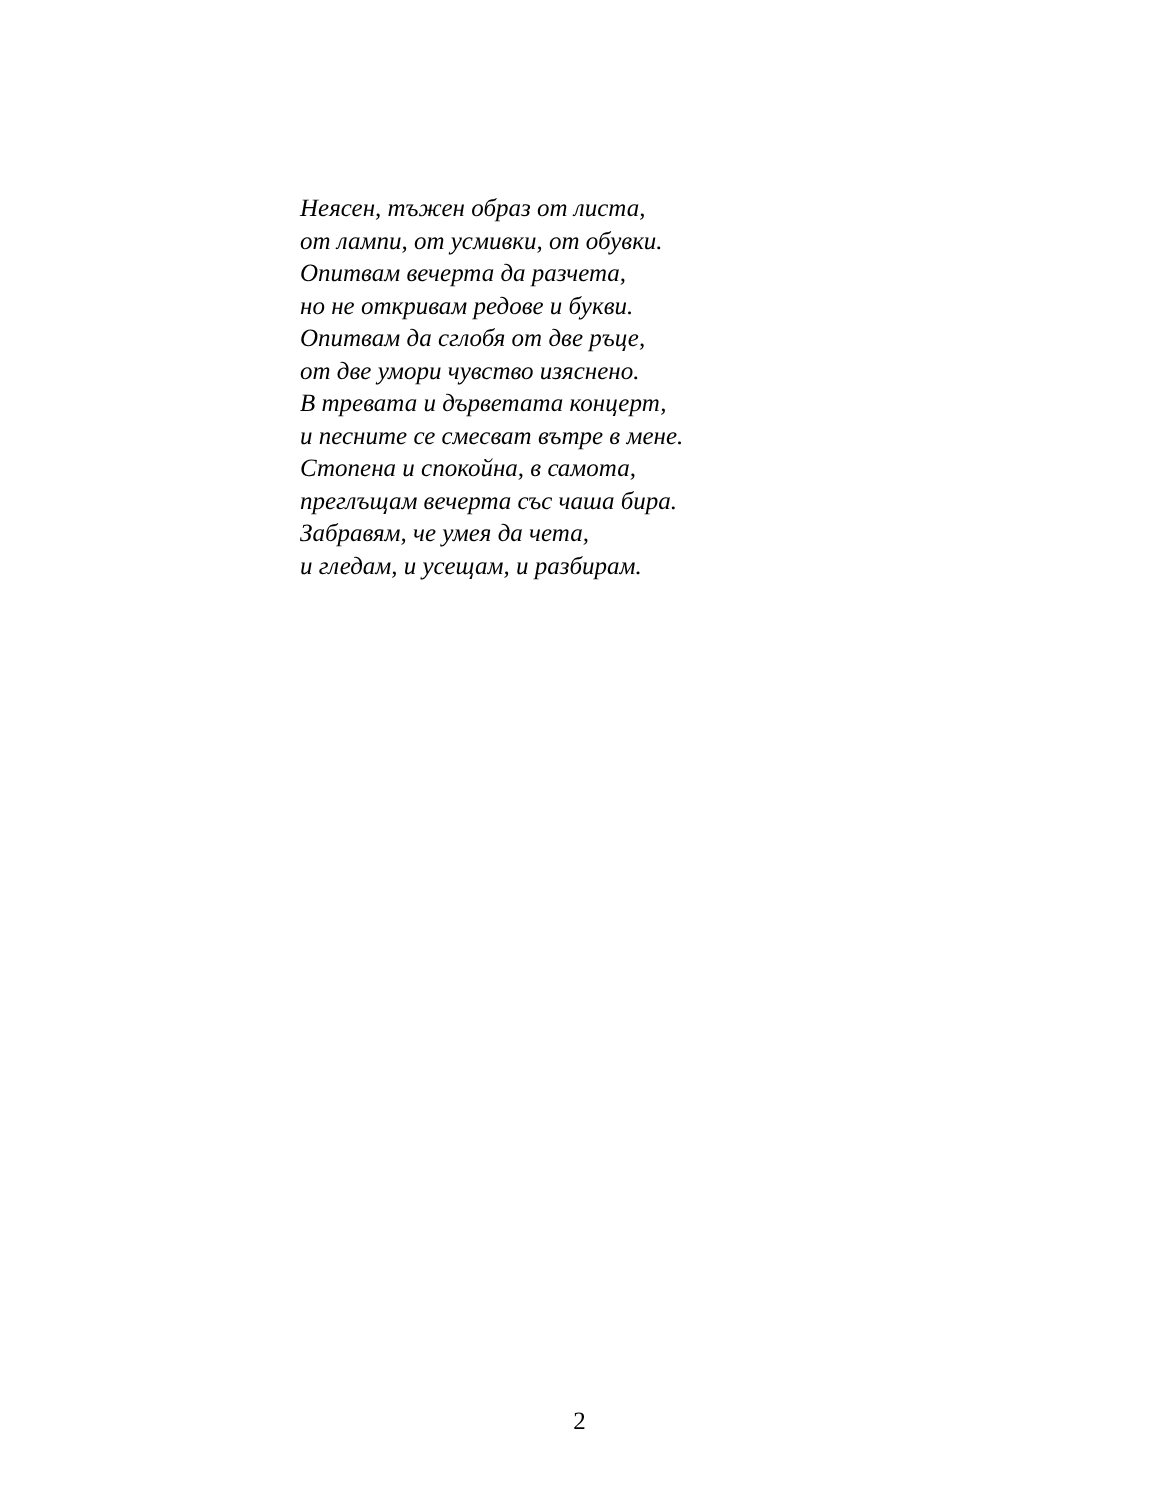Неясен, тъжен образ от листа,
от лампи, от усмивки, от обувки.
Опитвам вечерта да разчета,
но не откривам редове и букви.
Опитвам да сглобя от две ръце,
от две умори чувство изяснено.
В тревата и дърветата концерт,
и песните се смесват вътре в мене.
Стопена и спокойна, в самота,
преглъщам вечерта със чаша бира.
Забравям, че умея да чета,
и гледам, и усещам, и разбирам.
2